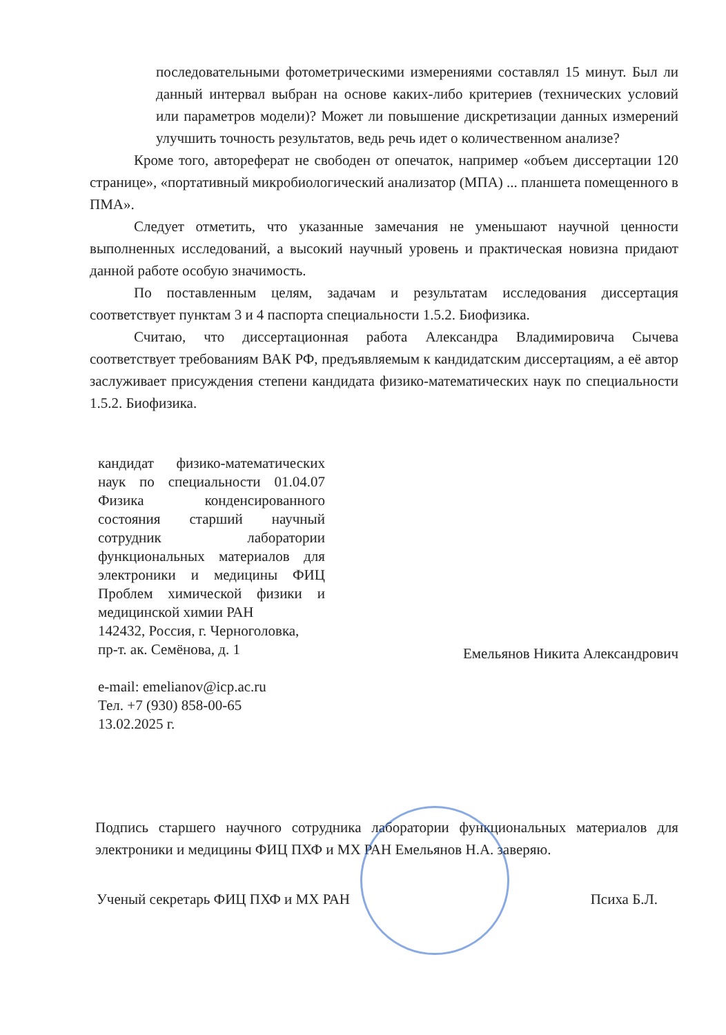последовательными фотометрическими измерениями составлял 15 минут. Был ли данный интервал выбран на основе каких-либо критериев (технических условий или параметров модели)? Может ли повышение дискретизации данных измерений улучшить точность результатов, ведь речь идет о количественном анализе?
Кроме того, автореферат не свободен от опечаток, например «объем диссертации 120 странице», «портативный микробиологический анализатор (МПА) ... планшета помещенного в ПМА».
Следует отметить, что указанные замечания не уменьшают научной ценности выполненных исследований, а высокий научный уровень и практическая новизна придают данной работе особую значимость.
По поставленным целям, задачам и результатам исследования диссертация соответствует пунктам 3 и 4 паспорта специальности 1.5.2. Биофизика.
Считаю, что диссертационная работа Александра Владимировича Сычева соответствует требованиям ВАК РФ, предъявляемым к кандидатским диссертациям, а её автор заслуживает присуждения степени кандидата физико-математических наук по специальности 1.5.2. Биофизика.
кандидат физико-математических наук по специальности 01.04.07 Физика конденсированного состояния старший научный сотрудник лаборатории функциональных материалов для электроники и медицины ФИЦ Проблем химической физики и медицинской химии РАН
142432, Россия, г. Черноголовка,
пр-т. ак. Семёнова, д. 1
e-mail: emelianov@icp.ac.ru
Тел. +7 (930) 858-00-65
13.02.2025 г.
Емельянов Никита Александрович
Подпись старшего научного сотрудника лаборатории функциональных материалов для электроники и медицины ФИЦ ПХФ и МХ РАН Емельянов Н.А. заверяю.
Ученый секретарь ФИЦ ПХФ и МХ РАН Психа Б.Л.